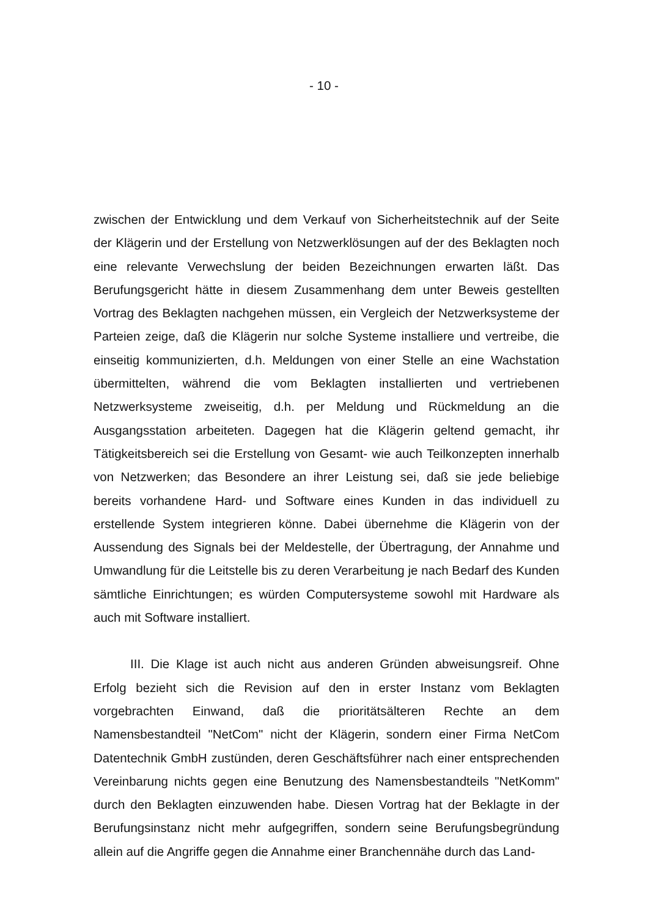- 10 -
zwischen der Entwicklung und dem Verkauf von Sicherheitstechnik auf der Seite der Klägerin und der Erstellung von Netzwerklösungen auf der des Beklagten noch eine relevante Verwechslung der beiden Bezeichnungen erwarten läßt. Das Berufungsgericht hätte in diesem Zusammenhang dem unter Beweis gestellten Vortrag des Beklagten nachgehen müssen, ein Vergleich der Netzwerksysteme der Parteien zeige, daß die Klägerin nur solche Systeme installiere und vertreibe, die einseitig kommunizierten, d.h. Meldungen von einer Stelle an eine Wachstation übermittelten, während die vom Beklagten installierten und vertriebenen Netzwerksysteme zweiseitig, d.h. per Meldung und Rückmeldung an die Ausgangsstation arbeiteten. Dagegen hat die Klägerin geltend gemacht, ihr Tätigkeitsbereich sei die Erstellung von Gesamt- wie auch Teilkonzepten innerhalb von Netzwerken; das Besondere an ihrer Leistung sei, daß sie jede beliebige bereits vorhandene Hard- und Software eines Kunden in das individuell zu erstellende System integrieren könne. Dabei übernehme die Klägerin von der Aussendung des Signals bei der Meldestelle, der Übertragung, der Annahme und Umwandlung für die Leitstelle bis zu deren Verarbeitung je nach Bedarf des Kunden sämtliche Einrichtungen; es würden Computersysteme sowohl mit Hardware als auch mit Software installiert.
III. Die Klage ist auch nicht aus anderen Gründen abweisungsreif. Ohne Erfolg bezieht sich die Revision auf den in erster Instanz vom Beklagten vorgebrachten Einwand, daß die prioritätsälteren Rechte an dem Namensbestandteil "NetCom" nicht der Klägerin, sondern einer Firma NetCom Datentechnik GmbH zustünden, deren Geschäftsführer nach einer entsprechenden Vereinbarung nichts gegen eine Benutzung des Namensbestandteils "NetKomm" durch den Beklagten einzuwenden habe. Diesen Vortrag hat der Beklagte in der Berufungsinstanz nicht mehr aufgegriffen, sondern seine Berufungsbegründung allein auf die Angriffe gegen die Annahme einer Branchennähe durch das Land-